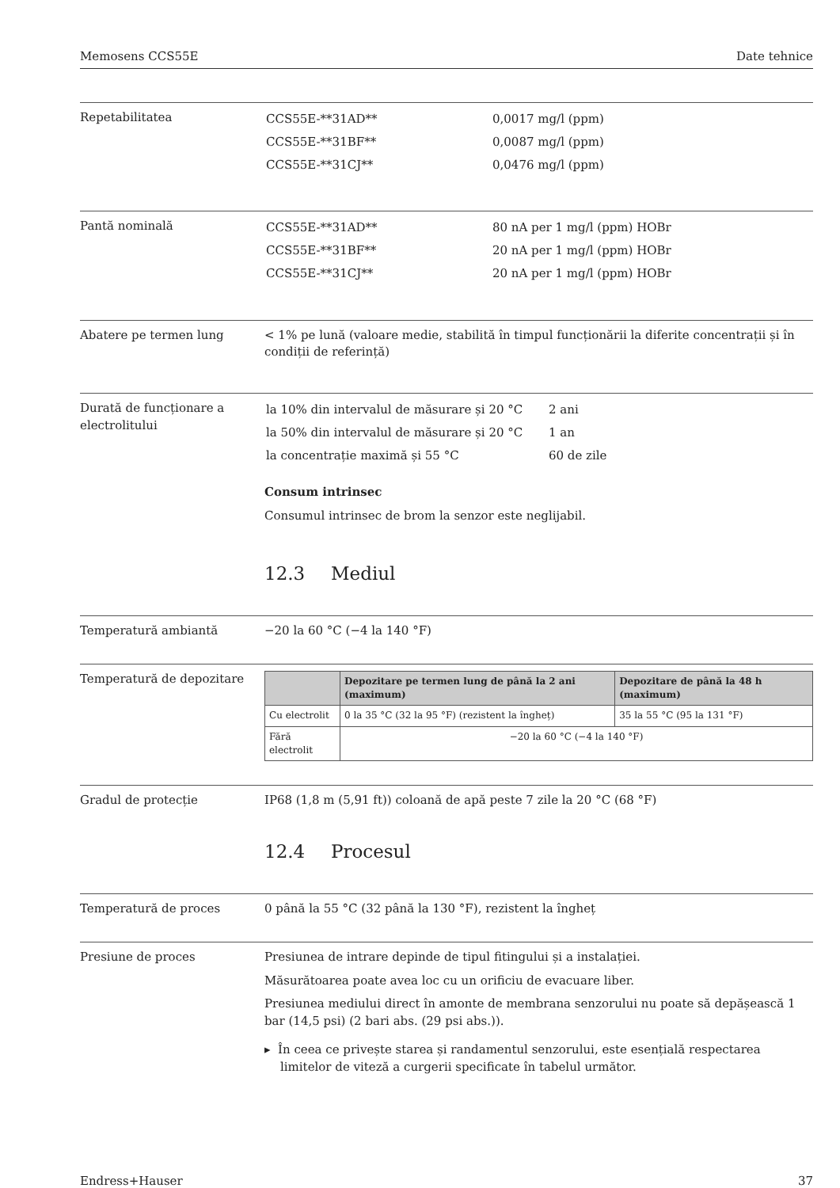Memosens CCS55E Date tehnice
Repetabilitatea
| CCS55E-**31AD** | 0,0017 mg/l (ppm) |
| CCS55E-**31BF** | 0,0087 mg/l (ppm) |
| CCS55E-**31CJ** | 0,0476 mg/l (ppm) |
Pantă nominală
| CCS55E-**31AD** | 80 nA per 1 mg/l (ppm) HOBr |
| CCS55E-**31BF** | 20 nA per 1 mg/l (ppm) HOBr |
| CCS55E-**31CJ** | 20 nA per 1 mg/l (ppm) HOBr |
Abatere pe termen lung < 1% pe lună (valoare medie, stabilită în timpul funcționării la diferite concentrații și în condiții de referință)
Durată de funcționare a electrolitului
| la 10% din intervalul de măsurare și 20 °C | 2 ani |
| la 50% din intervalul de măsurare și 20 °C | 1 an |
| la concentrație maximă și 55 °C | 60 de zile |
Consum intrinsec
Consumul intrinsec de brom la senzor este neglijabil.
12.3 Mediul
Temperatură ambiantă −20 la 60 °C (−4 la 140 °F)
Temperatură de depozitare
| | Depozitare pe termen lung de până la 2 ani (maximum) | Depozitare de până la 48 h (maximum) |
| --- | --- | --- |
| Cu electrolit | 0 la 35 °C (32 la 95 °F) (rezistent la îngheț) | 35 la 55 °C (95 la 131 °F) |
| Fără electrolit | −20 la 60 °C (−4 la 140 °F) | |
Gradul de protecție IP68 (1,8 m (5,91 ft)) coloană de apă peste 7 zile la 20 °C (68 °F)
12.4 Procesul
Temperatură de proces 0 până la 55 °C (32 până la 130 °F), rezistent la îngheț
Presiune de proces Presiunea de intrare depinde de tipul fitingului și a instalației.
Măsurătoarea poate avea loc cu un orificiu de evacuare liber.
Presiunea mediului direct în amonte de membrana senzorului nu poate să depășească 1 bar (14,5 psi) (2 bari abs. (29 psi abs.)).
▸ În ceea ce privește starea și randamentul senzorului, este esențială respectarea limitelor de viteză a curgerii specificate în tabelul următor.
Endress+Hauser 37